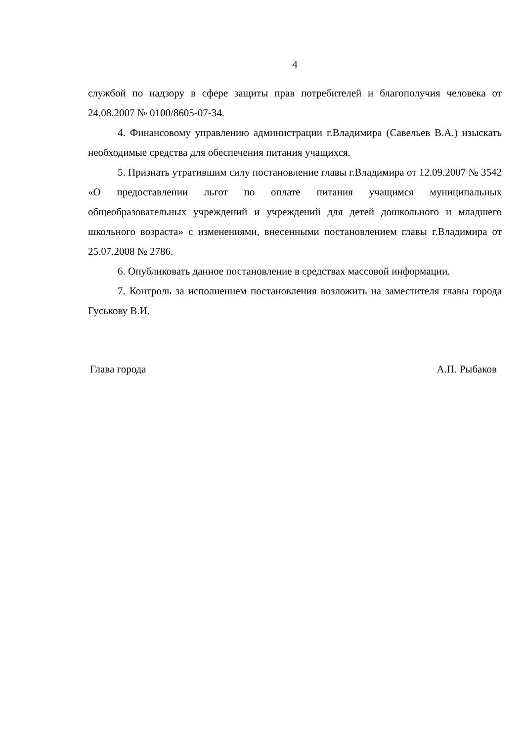4
службой по надзору в сфере защиты прав потребителей и благополучия человека от 24.08.2007 № 0100/8605-07-34.
4. Финансовому управлению администрации г.Владимира (Савельев В.А.) изыскать необходимые средства для обеспечения питания учащихся.
5. Признать утратившим силу постановление главы г.Владимира от 12.09.2007 № 3542 «О предоставлении льгот по оплате питания учащимся муниципальных общеобразовательных учреждений и учреждений для детей дошкольного и младшего школьного возраста» с изменениями, внесенными постановлением главы г.Владимира от 25.07.2008 № 2786.
6. Опубликовать данное постановление в средствах массовой информации.
7. Контроль за исполнением постановления возложить на заместителя главы города Гуськову В.И.
Глава города А.П. Рыбаков